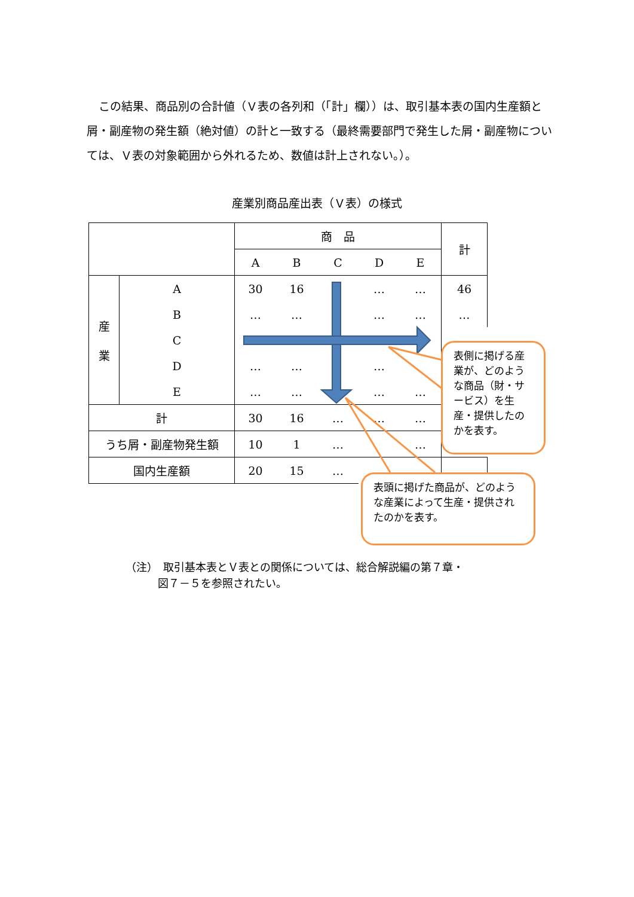この結果、商品別の合計値（Ｖ表の各列和（「計」欄））は、取引基本表の国内生産額と屑・副産物の発生額（絶対値）の計と一致する（最終需要部門で発生した屑・副産物については、Ｖ表の対象範囲から外れるため、数値は計上されない。）。
産業別商品産出表（Ｖ表）の様式
| | | 商 品 | | | | | 計 |
| | | A | B | C | D | E | |
| 産 業 | A | 30 | 16 | | … | … | 46 |
| | B | … | … | | … | … | … |
| | C | | | | | | |
| | D | … | … | | … | | |
| | E | … | … | | … | … | |
| 計 | | 30 | 16 | … | … | … | |
| うち屑・副産物発生額 | | 10 | 1 | … | | … | |
| 国内生産額 | | 20 | 15 | … | … | | … |
表側に掲げる産業が、どのような商品（財・サービス）を生産・提供したのかを表す。
表頭に掲げた商品が、どのような産業によって生産・提供されたのかを表す。
（注）　取引基本表とＶ表との関係については、総合解説編の第７章・
　　　図７－５を参照されたい。